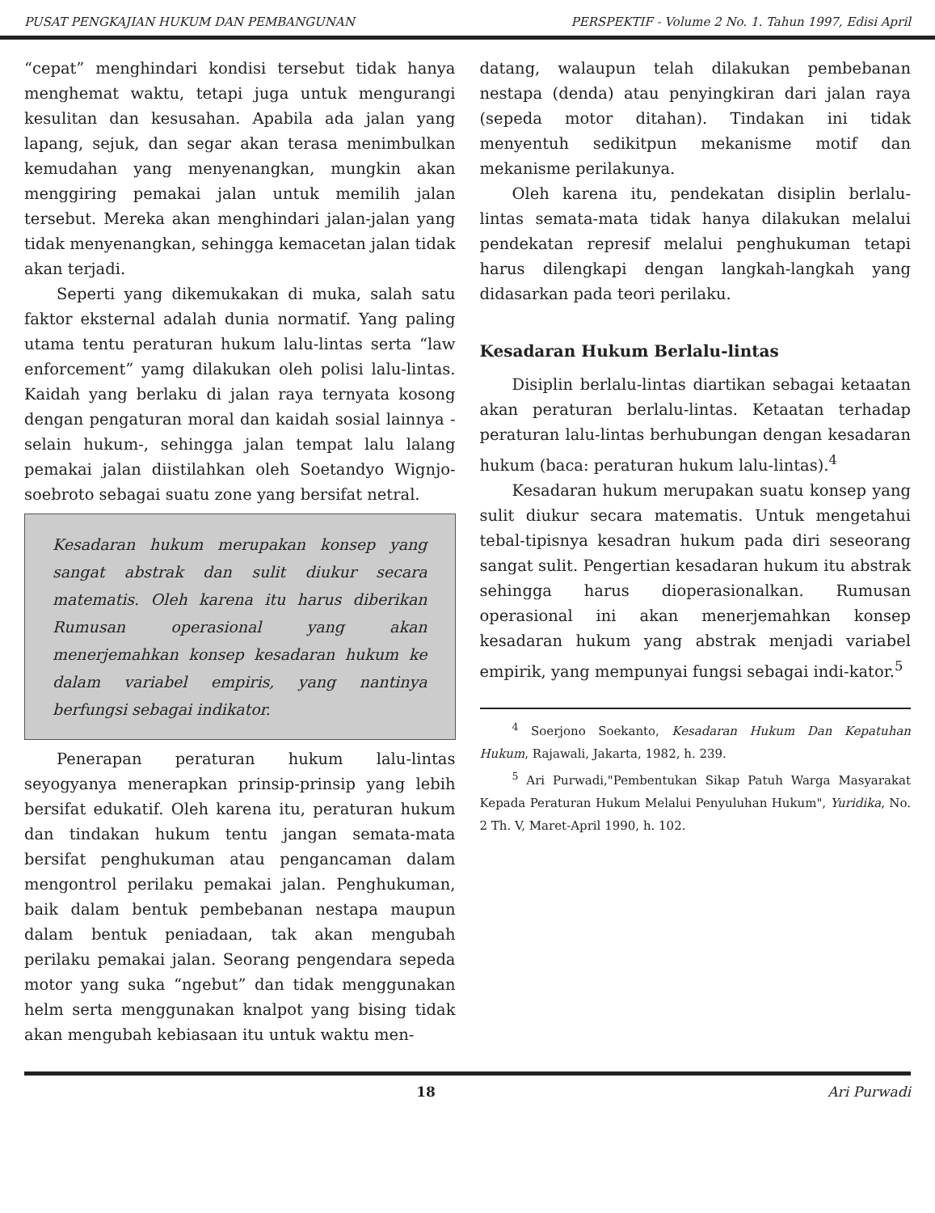PUSAT PENGKAJIAN HUKUM DAN PEMBANGUNAN PERSPEKTIF - Volume 2 No. 1. Tahun 1997, Edisi April
“cepat” menghindari kondisi tersebut tidak hanya menghemat waktu, tetapi juga untuk mengurangi kesulitan dan kesusahan. Apabila ada jalan yang lapang, sejuk, dan segar akan terasa menimbulkan kemudahan yang menyenangkan, mungkin akan menggiring pemakai jalan untuk memilih jalan tersebut. Mereka akan menghindari jalan-jalan yang tidak menyenangkan, sehingga kemacetan jalan tidak akan terjadi.
Seperti yang dikemukakan di muka, salah satu faktor eksternal adalah dunia normatif. Yang paling utama tentu peraturan hukum lalu-lintas serta “law enforcement” yamg dilakukan oleh polisi lalu-lintas. Kaidah yang berlaku di jalan raya ternyata kosong dengan pengaturan moral dan kaidah sosial lainnya -selain hukum-, sehingga jalan tempat lalu lalang pemakai jalan diistilahkan oleh Soetandyo Wignjo-soebroto sebagai suatu zone yang bersifat netral.
Kesadaran hukum merupakan konsep yang sangat abstrak dan sulit diukur secara matematis. Oleh karena itu harus diberikan Rumusan operasional yang akan menerjemahkan konsep kesadaran hukum ke dalam variabel empiris, yang nantinya berfungsi sebagai indikator.
Penerapan peraturan hukum lalu-lintas seyogyanya menerapkan prinsip-prinsip yang lebih bersifat edukatif. Oleh karena itu, peraturan hukum dan tindakan hukum tentu jangan semata-mata bersifat penghukuman atau pengancaman dalam mengontrol perilaku pemakai jalan. Penghukuman, baik dalam bentuk pembebanan nestapa maupun dalam bentuk peniadaan, tak akan mengubah perilaku pemakai jalan. Seorang pengendara sepeda motor yang suka “ngebut” dan tidak menggunakan helm serta menggunakan knalpot yang bising tidak akan mengubah kebiasaan itu untuk waktu men-
datang, walaupun telah dilakukan pembebanan nestapa (denda) atau penyingkiran dari jalan raya (sepeda motor ditahan). Tindakan ini tidak menyentuh sedikitpun mekanisme motif dan mekanisme perilakunya.
Oleh karena itu, pendekatan disiplin berlalu-lintas semata-mata tidak hanya dilakukan melalui pendekatan represif melalui penghukuman tetapi harus dilengkapi dengan langkah-langkah yang didasarkan pada teori perilaku.
Kesadaran Hukum Berlalu-lintas
Disiplin berlalu-lintas diartikan sebagai ketaatan akan peraturan berlalu-lintas. Ketaatan terhadap peraturan lalu-lintas berhubungan dengan kesadaran hukum (baca: peraturan hukum lalu-lintas).<sup>4</sup>
Kesadaran hukum merupakan suatu konsep yang sulit diukur secara matematis. Untuk mengetahui tebal-tipisnya kesadran hukum pada diri seseorang sangat sulit. Pengertian kesadaran hukum itu abstrak sehingga harus dioperasionalkan. Rumusan operasional ini akan menerjemahkan konsep kesadaran hukum yang abstrak menjadi variabel empirik, yang mempunyai fungsi sebagai indi-kator.<sup>5</sup>
<sup>4</sup> Soerjono Soekanto, Kesadaran Hukum Dan Kepatuhan Hukum, Rajawali, Jakarta, 1982, h. 239.
<sup>5</sup> Ari Purwadi,"Pembentukan Sikap Patuh Warga Masyarakat Kepada Peraturan Hukum Melalui Penyuluhan Hukum", Yuridika, No. 2 Th. V, Maret-April 1990, h. 102.
18 Ari Purwadi